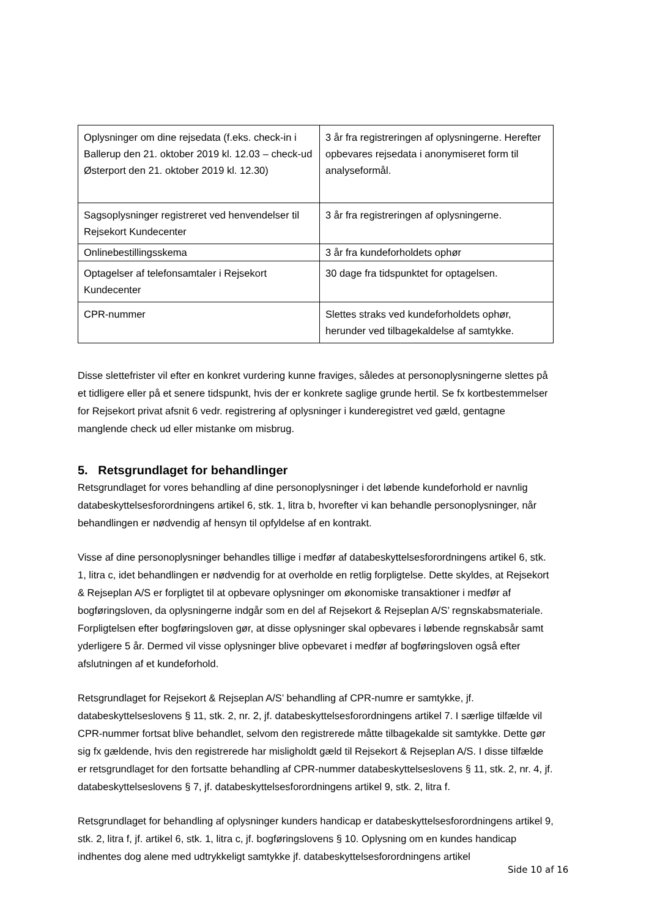| Oplysninger om dine rejsedata (f.eks. check-in i Ballerup den 21. oktober 2019 kl. 12.03 – check-ud Østerport den 21. oktober 2019 kl. 12.30) | 3 år fra registreringen af oplysningerne. Herefter opbevares rejsedata i anonymiseret form til analyseformål. |
| Sagsoplysninger registreret ved henvendelser til Rejsekort Kundecenter | 3 år fra registreringen af oplysningerne. |
| Onlinebestillingsskema | 3 år fra kundeforholdets ophør |
| Optagelser af telefonsamtaler i Rejsekort Kundecenter | 30 dage fra tidspunktet for optagelsen. |
| CPR-nummer | Slettes straks ved kundeforholdets ophør, herunder ved tilbagekaldelse af samtykke. |
Disse slettefrister vil efter en konkret vurdering kunne fraviges, således at personoplysningerne slettes på et tidligere eller på et senere tidspunkt, hvis der er konkrete saglige grunde hertil. Se fx kortbestemmelser for Rejsekort privat afsnit 6 vedr. registrering af oplysninger i kunderegistret ved gæld, gentagne manglende check ud eller mistanke om misbrug.
5. Retsgrundlaget for behandlinger
Retsgrundlaget for vores behandling af dine personoplysninger i det løbende kundeforhold er navnlig databeskyttelsesforordningens artikel 6, stk. 1, litra b, hvorefter vi kan behandle personoplysninger, når behandlingen er nødvendig af hensyn til opfyldelse af en kontrakt.
Visse af dine personoplysninger behandles tillige i medfør af databeskyttelsesforordningens artikel 6, stk. 1, litra c, idet behandlingen er nødvendig for at overholde en retlig forpligtelse. Dette skyldes, at Rejsekort & Rejseplan A/S er forpligtet til at opbevare oplysninger om økonomiske transaktioner i medfør af bogføringsloven, da oplysningerne indgår som en del af Rejsekort & Rejseplan A/S’ regnskabsmateriale. Forpligtelsen efter bogføringsloven gør, at disse oplysninger skal opbevares i løbende regnskabsår samt yderligere 5 år. Dermed vil visse oplysninger blive opbevaret i medfør af bogføringsloven også efter afslutningen af et kundeforhold.
Retsgrundlaget for Rejsekort & Rejseplan A/S’ behandling af CPR-numre er samtykke, jf. databeskyttelseslovens § 11, stk. 2, nr. 2, jf. databeskyttelsesforordningens artikel 7. I særlige tilfælde vil CPR-nummer fortsat blive behandlet, selvom den registrerede måtte tilbagekalde sit samtykke. Dette gør sig fx gældende, hvis den registrerede har misligholdt gæld til Rejsekort & Rejseplan A/S. I disse tilfælde er retsgrundlaget for den fortsatte behandling af CPR-nummer databeskyttelseslovens § 11, stk. 2, nr. 4, jf. databeskyttelseslovens § 7, jf. databeskyttelsesforordningens artikel 9, stk. 2, litra f.
Retsgrundlaget for behandling af oplysninger kunders handicap er databeskyttelsesforordningens artikel 9, stk. 2, litra f, jf. artikel 6, stk. 1, litra c, jf. bogføringslovens § 10. Oplysning om en kundes handicap indhentes dog alene med udtrykkeligt samtykke jf. databeskyttelsesforordningens artikel
Side 10 af 16